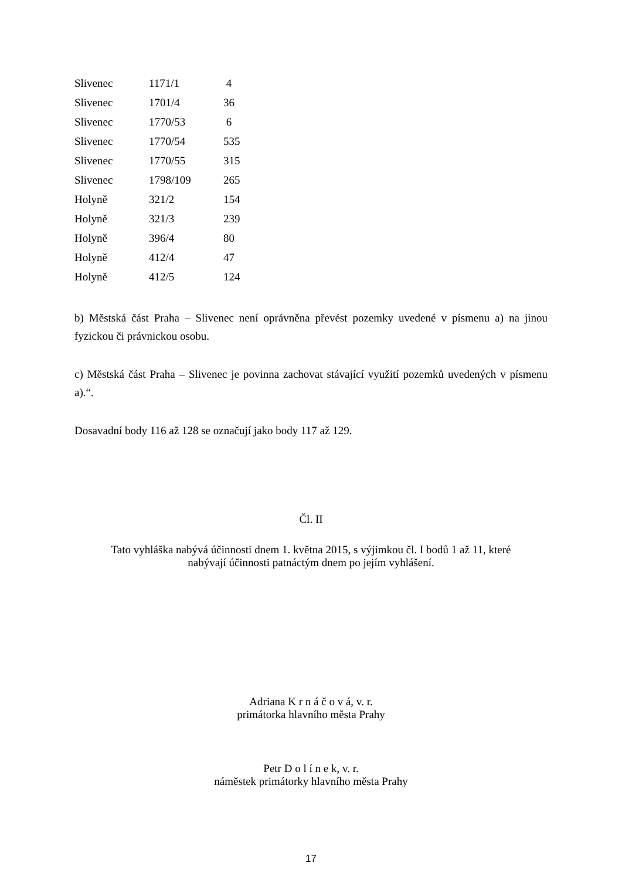| Slivenec | 1171/1 | 4 |
| Slivenec | 1701/4 | 36 |
| Slivenec | 1770/53 | 6 |
| Slivenec | 1770/54 | 535 |
| Slivenec | 1770/55 | 315 |
| Slivenec | 1798/109 | 265 |
| Holyně | 321/2 | 154 |
| Holyně | 321/3 | 239 |
| Holyně | 396/4 | 80 |
| Holyně | 412/4 | 47 |
| Holyně | 412/5 | 124 |
b) Městská část Praha – Slivenec není oprávněna převést pozemky uvedené v písmenu a) na jinou fyzickou či právnickou osobu.
c) Městská část Praha – Slivenec je povinna zachovat stávající využití pozemků uvedených v písmenu a).“.
Dosavadní body 116 až 128 se označují jako body 117 až 129.
Čl. II
Tato vyhláška nabývá účinnosti dnem 1. května 2015, s výjimkou čl. I bodů 1 až 11, které
nabývají účinnosti patnáctým dnem po jejím vyhlášení.
Adriana K r n á č o v á, v. r.
primátorka hlavního města Prahy
Petr D o l í n e k, v. r.
náměstek primátorky hlavního města Prahy
17